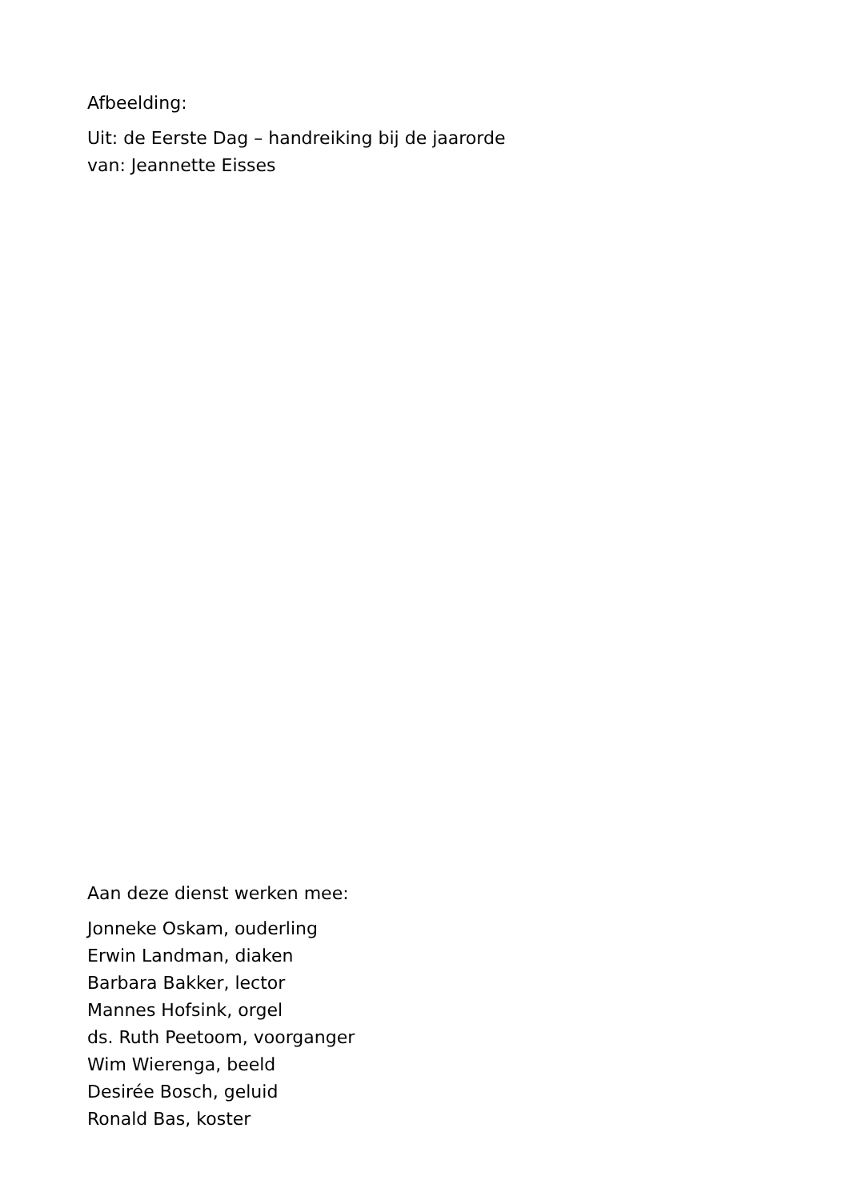Afbeelding:
Uit: de Eerste Dag – handreiking bij de jaarorde
van: Jeannette Eisses
Aan deze dienst werken mee:
Jonneke Oskam, ouderling
Erwin Landman, diaken
Barbara Bakker, lector
Mannes Hofsink, orgel
ds. Ruth Peetoom, voorganger
Wim Wierenga, beeld
Desirée Bosch, geluid
Ronald Bas, koster